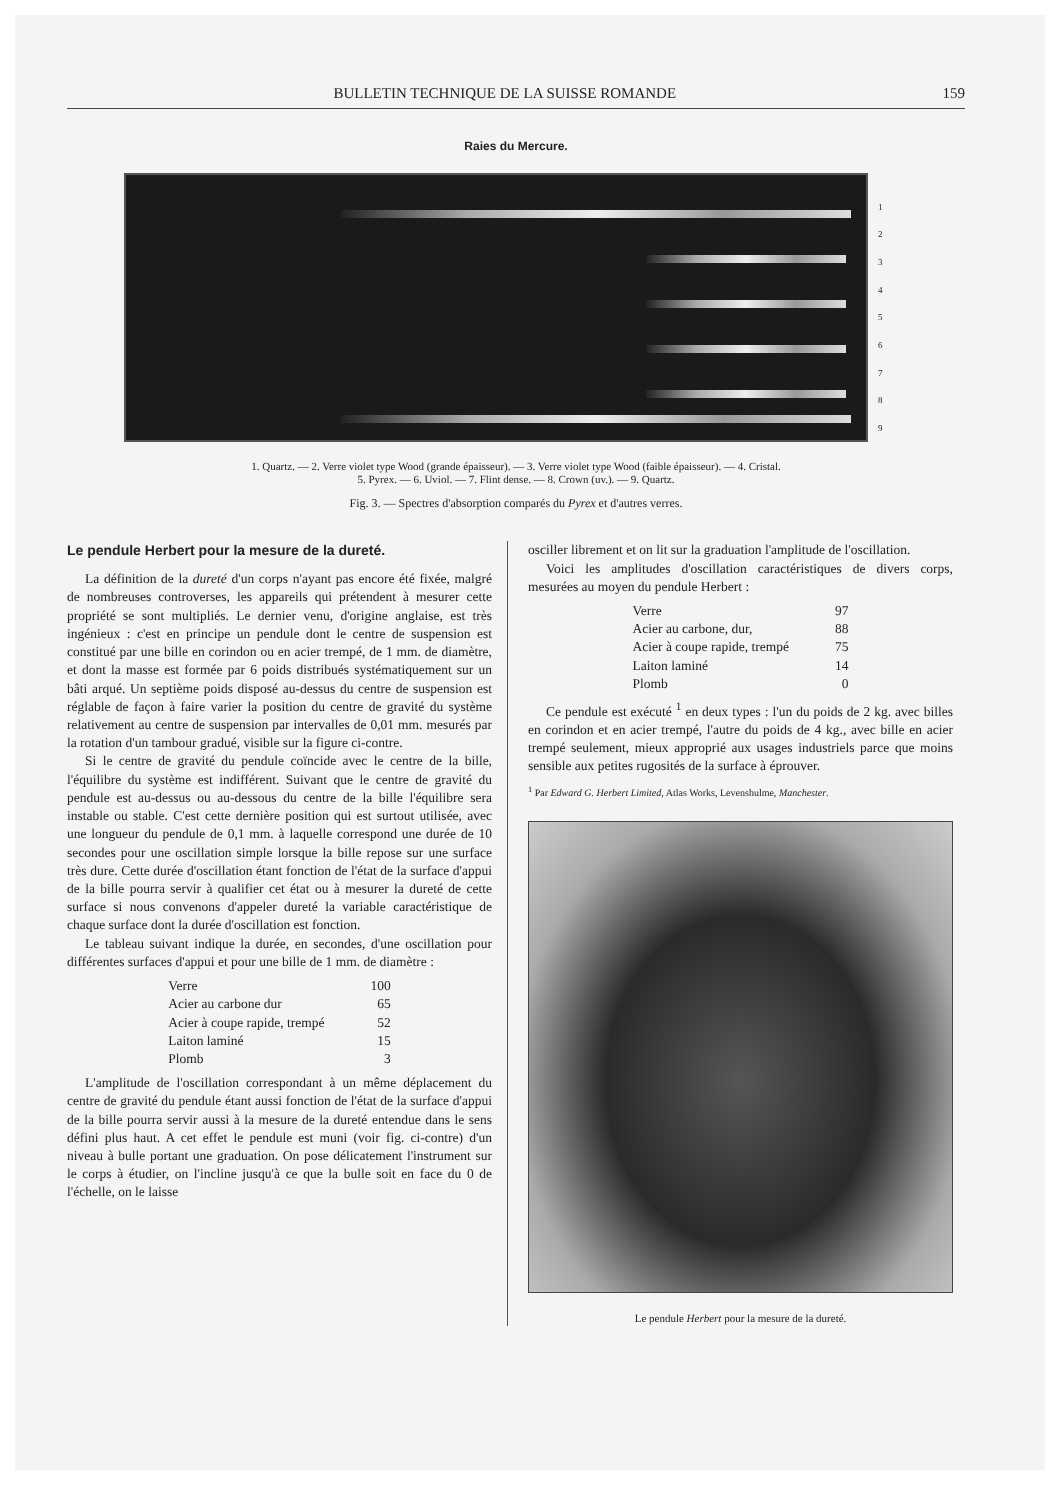BULLETIN TECHNIQUE DE LA SUISSE ROMANDE 159
Raies du Mercure.
123456789
1. Quartz. — 2. Verre violet type Wood (grande épaisseur). — 3. Verre violet type Wood (faible épaisseur). — 4. Cristal.
5. Pyrex. — 6. Uviol. — 7. Flint dense. — 8. Crown (uv.). — 9. Quartz.
Fig. 3. — Spectres d'absorption comparés du Pyrex et d'autres verres.
Le pendule Herbert pour la mesure de la dureté.
La définition de la dureté d'un corps n'ayant pas encore été fixée, malgré de nombreuses controverses, les appareils qui prétendent à mesurer cette propriété se sont multipliés. Le dernier venu, d'origine anglaise, est très ingénieux : c'est en principe un pendule dont le centre de suspension est constitué par une bille en corindon ou en acier trempé, de 1 mm. de diamètre, et dont la masse est formée par 6 poids distribués systématiquement sur un bâti arqué. Un septième poids disposé au-dessus du centre de suspension est réglable de façon à faire varier la position du centre de gravité du système relativement au centre de suspension par intervalles de 0,01 mm. mesurés par la rotation d'un tambour gradué, visible sur la figure ci-contre.
Si le centre de gravité du pendule coïncide avec le centre de la bille, l'équilibre du système est indifférent. Suivant que le centre de gravité du pendule est au-dessus ou au-dessous du centre de la bille l'équilibre sera instable ou stable. C'est cette dernière position qui est surtout utilisée, avec une longueur du pendule de 0,1 mm. à laquelle correspond une durée de 10 secondes pour une oscillation simple lorsque la bille repose sur une surface très dure. Cette durée d'oscillation étant fonction de l'état de la surface d'appui de la bille pourra servir à qualifier cet état ou à mesurer la dureté de cette surface si nous convenons d'appeler dureté la variable caractéristique de chaque surface dont la durée d'oscillation est fonction.
Le tableau suivant indique la durée, en secondes, d'une oscillation pour différentes surfaces d'appui et pour une bille de 1 mm. de diamètre :
| Verre | 100 |
| Acier au carbone dur | 65 |
| Acier à coupe rapide, trempé | 52 |
| Laiton laminé | 15 |
| Plomb | 3 |
L'amplitude de l'oscillation correspondant à un même déplacement du centre de gravité du pendule étant aussi fonction de l'état de la surface d'appui de la bille pourra servir aussi à la mesure de la dureté entendue dans le sens défini plus haut. A cet effet le pendule est muni (voir fig. ci-contre) d'un niveau à bulle portant une graduation. On pose délicatement l'instrument sur le corps à étudier, on l'incline jusqu'à ce que la bulle soit en face du 0 de l'échelle, on le laisse
osciller librement et on lit sur la graduation l'amplitude de l'oscillation.
Voici les amplitudes d'oscillation caractéristiques de divers corps, mesurées au moyen du pendule Herbert :
| Verre | 97 |
| Acier au carbone, dur, | 88 |
| Acier à coupe rapide, trempé | 75 |
| Laiton laminé | 14 |
| Plomb | 0 |
Ce pendule est exécuté <sup>1</sup> en deux types : l'un du poids de 2 kg. avec billes en corindon et en acier trempé, l'autre du poids de 4 kg., avec bille en acier trempé seulement, mieux approprié aux usages industriels parce que moins sensible aux petites rugosités de la surface à éprouver.
<sup>1</sup> Par Edward G. Herbert Limited, Atlas Works, Levenshulme, Manchester.
Le pendule Herbert pour la mesure de la dureté.